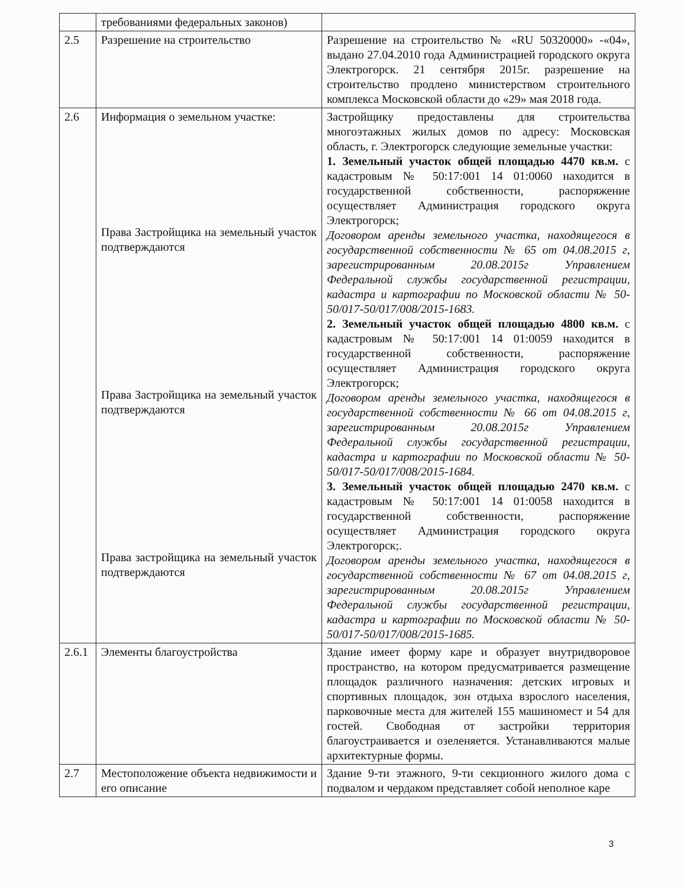| | требованиями федеральных законов) | |
| 2.5 | Разрешение на строительство | Разрешение на строительство № «RU 50320000» -«04», выдано 27.04.2010 года Администрацией городского округа Электрогорск. 21 сентября 2015г. разрешение на строительство продлено министерством строительного комплекса Московской области до «29» мая 2018 года. |
| 2.6 | Информация о земельном участке: Права Застройщика на земельный участок подтверждаются Права Застройщика на земельный участок подтверждаются Права застройщика на земельный участок подтверждаются | Застройщику предоставлены для строительства многоэтажных жилых домов по адресу: Московская область, г. Электрогорск следующие земельные участки: 1. Земельный участок общей площадью 4470 кв.м. с кадастровым № 50:17:001 14 01:0060 находится в государственной собственности, распоряжение осуществляет Администрация городского округа Электрогорск; Договором аренды земельного участка, находящегося в государственной собственности № 65 от 04.08.2015 г, зарегистрированным 20.08.2015г Управлением Федеральной службы государственной регистрации, кадастра и картографии по Московской области № 50-50/017-50/017/008/2015-1683. 2. Земельный участок общей площадью 4800 кв.м. с кадастровым № 50:17:001 14 01:0059 находится в государственной собственности, распоряжение осуществляет Администрация городского округа Электрогорск; Договором аренды земельного участка, находящегося в государственной собственности № 66 от 04.08.2015 г, зарегистрированным 20.08.2015г Управлением Федеральной службы государственной регистрации, кадастра и картографии по Московской области № 50-50/017-50/017/008/2015-1684. 3. Земельный участок общей площадью 2470 кв.м. с кадастровым № 50:17:001 14 01:0058 находится в государственной собственности, распоряжение осуществляет Администрация городского округа Электрогорск;. Договором аренды земельного участка, находящегося в государственной собственности № 67 от 04.08.2015 г, зарегистрированным 20.08.2015г Управлением Федеральной службы государственной регистрации, кадастра и картографии по Московской области № 50-50/017-50/017/008/2015-1685. |
| 2.6.1 | Элементы благоустройства | Здание имеет форму каре и образует внутридворовое пространство, на котором предусматривается размещение площадок различного назначения: детских игровых и спортивных площадок, зон отдыха взрослого населения, парковочные места для жителей 155 машиномест и 54 для гостей. Свободная от застройки территория благоустраивается и озеленяется. Устанавливаются малые архитектурные формы. |
| 2.7 | Местоположение объекта недвижимости и его описание | Здание 9-ти этажного, 9-ти секционного жилого дома с подвалом и чердаком представляет собой неполное каре |
3